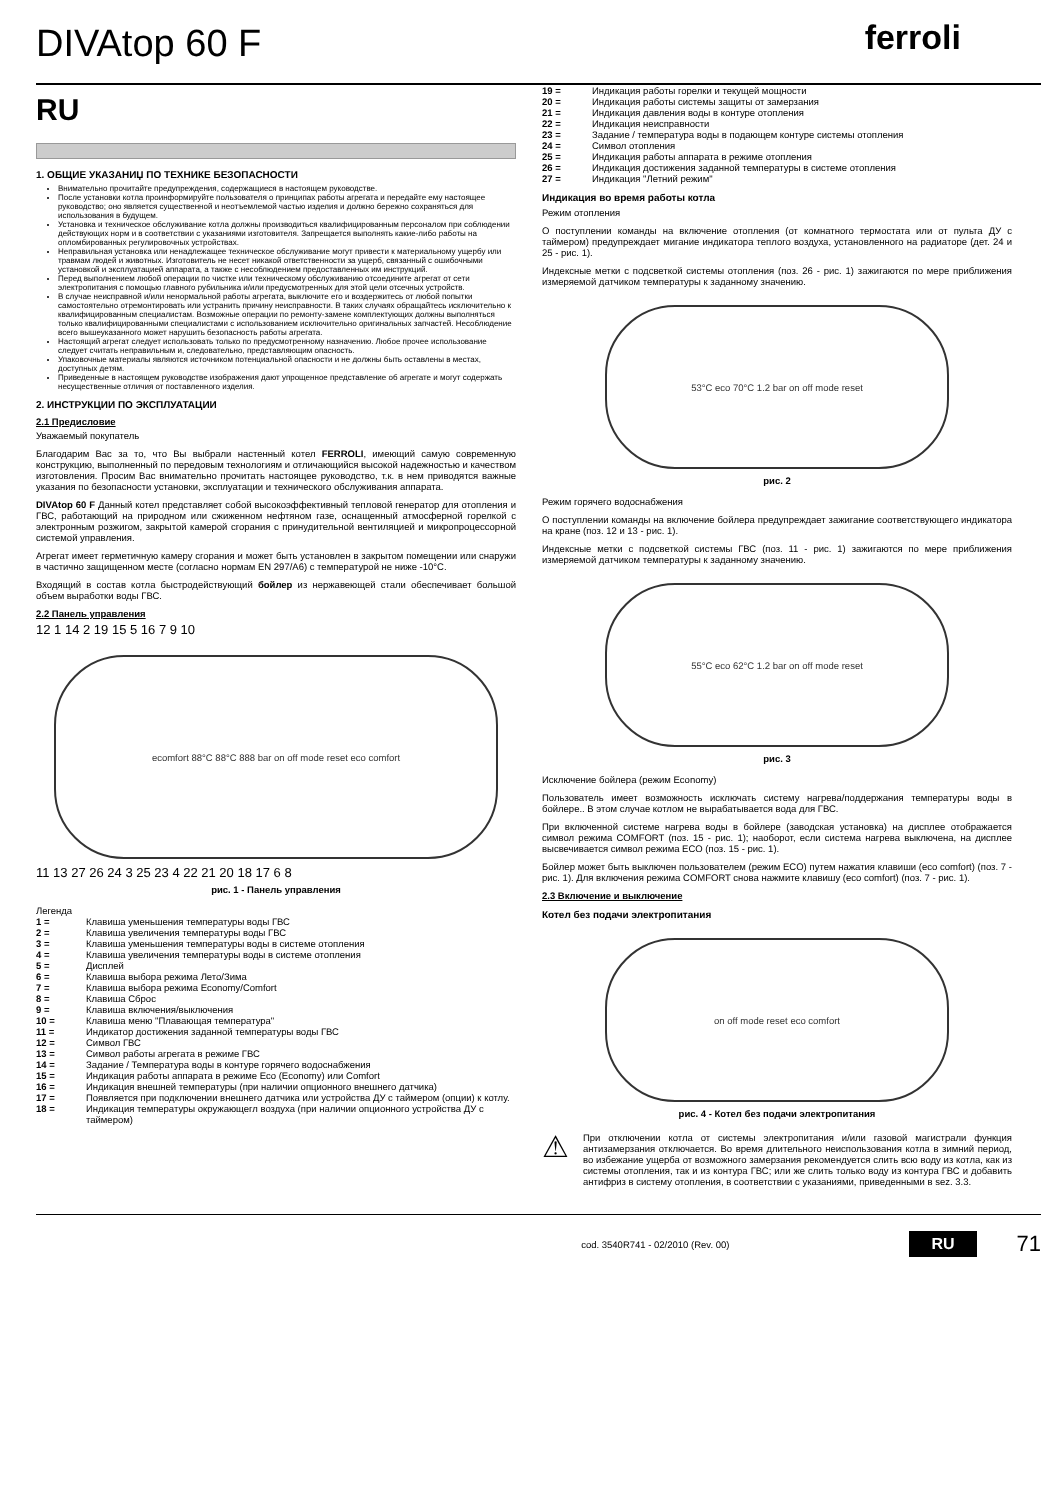DIVAtop 60 F
ferroli
RU
1. ОБЩИЕ УКАЗАНИЏ ПО ТЕХНИКЕ БЕЗОПАСНОСТИ
Внимательно прочитайте предупреждения, содержащиеся в настоящем руководстве.
После установки котла проинформируйте пользователя о принципах работы агрегата и передайте ему настоящее руководство; оно является существенной и неотъемлемой частью изделия и должно бережно сохраняться для использования в будущем.
Установка и техническое обслуживание котла должны производиться квалифицированным персоналом при соблюдении действующих норм и в соответствии с указаниями изготовителя. Запрещается выполнять какие-либо работы на опломбированных регулировочных устройствах.
Неправильная установка или ненадлежащее техническое обслуживание могут привести к материальному ущербу или травмам людей и животных. Изготовитель не несет никакой ответственности за ущерб, связанный с ошибочными установкой и эксплуатацией аппарата, а также с несоблюдением предоставленных им инструкций.
Перед выполнением любой операции по чистке или техническому обслуживанию отсоедините агрегат от сети электропитания с помощью главного рубильника и/или предусмотренных для этой цели отсечных устройств.
В случае неисправной и/или ненормальной работы агрегата, выключите его и воздержитесь от любой попытки самостоятельно отремонтировать или устранить причину неисправности. В таких случаях обращайтесь исключительно к квалифицированным специалистам. Возможные операции по ремонту-замене комплектующих должны выполняться только квалифицированными специалистами с использованием исключительно оригинальных запчастей. Несоблюдение всего вышеуказанного может нарушить безопасность работы агрегата.
Настоящий агрегат следует использовать только по предусмотренному назначению. Любое прочее использование следует считать неправильным и, следовательно, представляющим опасность.
Упаковочные материалы являются источником потенциальной опасности и не должны быть оставлены в местах, доступных детям.
Приведенные в настоящем руководстве изображения дают упрощенное представление об агрегате и могут содержать несущественные отличия от поставленного изделия.
2. ИНСТРУКЦИИ ПО ЭКСПЛУАТАЦИИ
2.1 Предисловие
Уважаемый покупатель
Благодарим Вас за то, что Вы выбрали настенный котел FERROLI, имеющий самую современную конструкцию, выполненный по передовым технологиям и отличающийся высокой надежностью и качеством изготовления. Просим Вас внимательно прочитать настоящее руководство, т.к. в нем приводятся важные указания по безопасности установки, эксплуатации и технического обслуживания аппарата.
DIVAtop 60 F Данный котел представляет собой высокоэффективный тепловой генератор для отопления и ГВС, работающий на природном или сжиженном нефтяном газе, оснащенный атмосферной горелкой с электронным розжигом, закрытой камерой сгорания с принудительной вентиляцией и микропроцессорной системой управления.
Агрегат имеет герметичную камеру сгорания и может быть установлен в закрытом помещении или снаружи в частично защищенном месте (согласно нормам EN 297/A6) с температурой не ниже -10°C.
Входящий в состав котла быстродействующий бойлер из нержавеющей стали обеспечивает большой объем выработки воды ГВС.
2.2 Панель управления
12 1 14 2 19 15 5 16 7 9 10
ecomfort 88°C 88°C 888 bar on off mode reset eco comfort
11 13 27 26 24 3 25 23 4 22 21 20 18 17 6 8
рис. 1 - Панель управления
Легенда
1 = Клавиша уменьшения температуры воды ГВС
2 = Клавиша увеличения температуры воды ГВС
3 = Клавиша уменьшения температуры воды в системе отопления
4 = Клавиша увеличения температуры воды в системе отопления
5 = Дисплей
6 = Клавиша выбора режима Лето/Зима
7 = Клавиша выбора режима Economy/Comfort
8 = Клавиша Сброс
9 = Клавиша включения/выключения
10 = Клавиша меню "Плавающая температура"
11 = Индикатор достижения заданной температуры воды ГВС
12 = Символ ГВС
13 = Символ работы агрегата в режиме ГВС
14 = Задание / Температура воды в контуре горячего водоснабжения
15 = Индикация работы аппарата в режиме Eco (Economy) или Comfort
16 = Индикация внешней температуры (при наличии опционного внешнего датчика)
17 = Появляется при подключении внешнего датчика или устройства ДУ с таймером (опции) к котлу.
18 = Индикация температуры окружающегл воздуха (при наличии опционного устройства ДУ с таймером)
19 = Индикация работы горелки и текущей мощности
20 = Индикация работы системы защиты от замерзания
21 = Индикация давления воды в контуре отопления
22 = Индикация неисправности
23 = Задание / температура воды в подающем контуре системы отопления
24 = Символ отопления
25 = Индикация работы аппарата в режиме отопления
26 = Индикация достижения заданной температуры в системе отопления
27 = Индикация "Летний режим"
Индикация во время работы котла
Режим отопления
О поступлении команды на включение отопления (от комнатного термостата или от пульта ДУ с таймером) предупреждает мигание индикатора теплого воздуха, установленного на радиаторе (дет. 24 и 25 - рис. 1).
Индексные метки с подсветкой системы отопления (поз. 26 - рис. 1) зажигаются по мере приближения измеряемой датчиком температуры к заданному значению.
53°C eco 70°C 1.2 bar on off mode reset
рис. 2
Режим горячего водоснабжения
О поступлении команды на включение бойлера предупреждает зажигание соответствующего индикатора на кране (поз. 12 и 13 - рис. 1).
Индексные метки с подсветкой системы ГВС (поз. 11 - рис. 1) зажигаются по мере приближения измеряемой датчиком температуры к заданному значению.
55°C eco 62°C 1.2 bar on off mode reset
рис. 3
Исключение бойлера (режим Economy)
Пользователь имеет возможность исключать систему нагрева/поддержания температуры воды в бойлере.. В этом случае котлом не вырабатывается вода для ГВС.
При включенной системе нагрева воды в бойлере (заводская установка) на дисплее отображается символ режима COMFORT (поз. 15 - рис. 1); наоборот, если система нагрева выключена, на дисплее высвечивается символ режима ECO (поз. 15 - рис. 1).
Бойлер может быть выключен пользователем (режим ECO) путем нажатия клавиши (eco comfort) (поз. 7 - рис. 1). Для включения режима COMFORT снова нажмите клавишу (eco comfort) (поз. 7 - рис. 1).
2.3 Включение и выключение
Котел без подачи электропитания
on off mode reset eco comfort
рис. 4 - Котел без подачи электропитания
⚠
При отключении котла от системы электропитания и/или газовой магистрали функция антизамерзания отключается. Во время длительного неиспользования котла в зимний период, во избежание ущерба от возможного замерзания рекомендуется слить всю воду из котла, как из системы отопления, так и из контура ГВС; или же слить только воду из контура ГВС и добавить антифриз в систему отопления, в соответствии с указаниями, приведенными в sez. 3.3.
cod. 3540R741 - 02/2010 (Rev. 00) RU 71